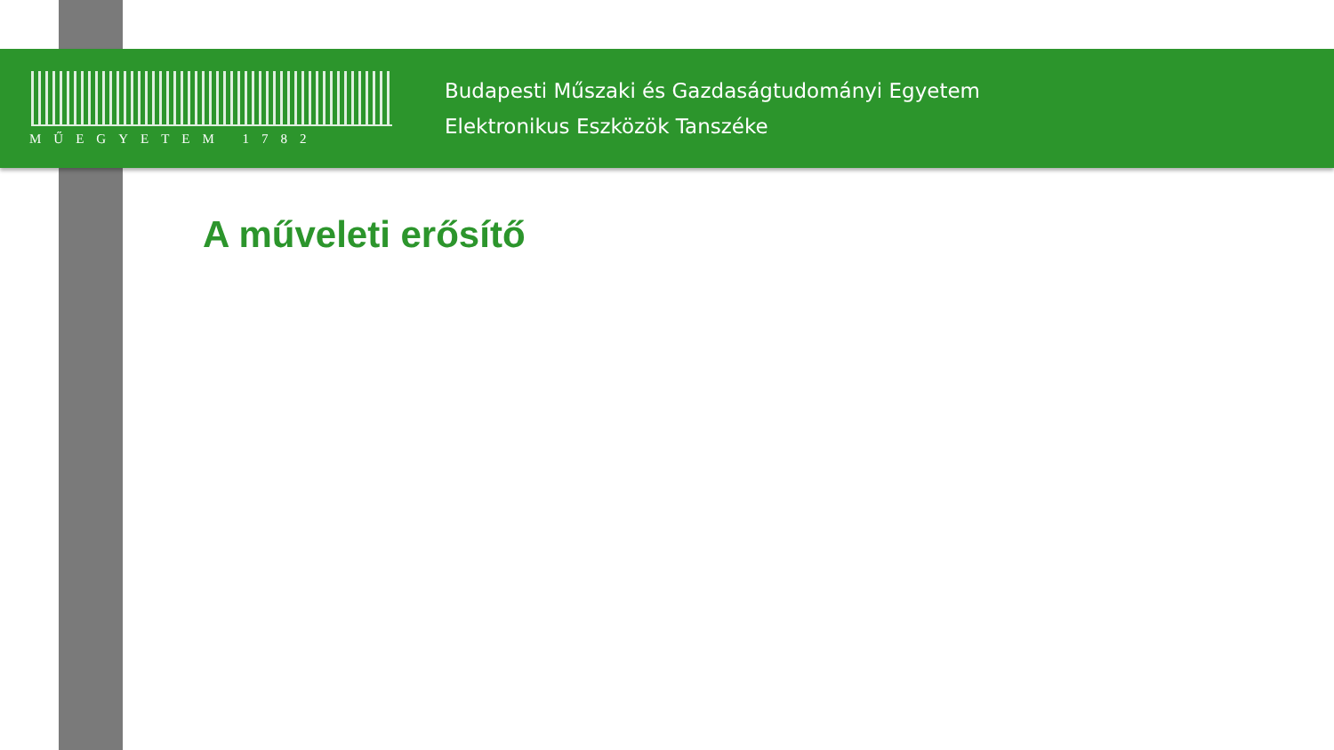MŰEGYETEM 1782
Budapesti Műszaki és Gazdaságtudományi Egyetem
Elektronikus Eszközök Tanszéke
A műveleti erősítő